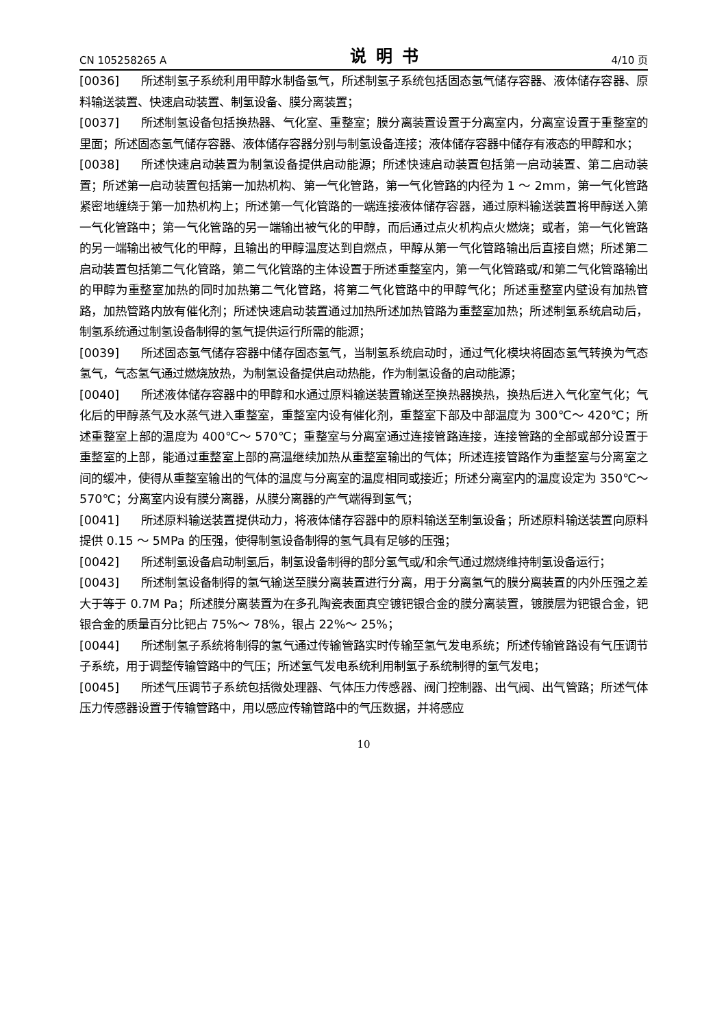CN 105258265 A 说明书 4/10 页
[0036] 所述制氢子系统利用甲醇水制备氢气，所述制氢子系统包括固态氢气储存容器、液体储存容器、原料输送装置、快速启动装置、制氢设备、膜分离装置；
[0037] 所述制氢设备包括换热器、气化室、重整室；膜分离装置设置于分离室内，分离室设置于重整室的里面；所述固态氢气储存容器、液体储存容器分别与制氢设备连接；液体储存容器中储存有液态的甲醇和水；
[0038] 所述快速启动装置为制氢设备提供启动能源；所述快速启动装置包括第一启动装置、第二启动装置；所述第一启动装置包括第一加热机构、第一气化管路，第一气化管路的内径为 1 ～ 2mm，第一气化管路紧密地缠绕于第一加热机构上；所述第一气化管路的一端连接液体储存容器，通过原料输送装置将甲醇送入第一气化管路中；第一气化管路的另一端输出被气化的甲醇，而后通过点火机构点火燃烧；或者，第一气化管路的另一端输出被气化的甲醇，且输出的甲醇温度达到自燃点，甲醇从第一气化管路输出后直接自燃；所述第二启动装置包括第二气化管路，第二气化管路的主体设置于所述重整室内，第一气化管路或/和第二气化管路输出的甲醇为重整室加热的同时加热第二气化管路，将第二气化管路中的甲醇气化；所述重整室内壁设有加热管路，加热管路内放有催化剂；所述快速启动装置通过加热所述加热管路为重整室加热；所述制氢系统启动后，制氢系统通过制氢设备制得的氢气提供运行所需的能源；
[0039] 所述固态氢气储存容器中储存固态氢气，当制氢系统启动时，通过气化模块将固态氢气转换为气态氢气，气态氢气通过燃烧放热，为制氢设备提供启动热能，作为制氢设备的启动能源；
[0040] 所述液体储存容器中的甲醇和水通过原料输送装置输送至换热器换热，换热后进入气化室气化；气化后的甲醇蒸气及水蒸气进入重整室，重整室内设有催化剂，重整室下部及中部温度为 300℃～ 420℃；所述重整室上部的温度为 400℃～ 570℃；重整室与分离室通过连接管路连接，连接管路的全部或部分设置于重整室的上部，能通过重整室上部的高温继续加热从重整室输出的气体；所述连接管路作为重整室与分离室之间的缓冲，使得从重整室输出的气体的温度与分离室的温度相同或接近；所述分离室内的温度设定为 350℃～ 570℃；分离室内设有膜分离器，从膜分离器的产气端得到氢气；
[0041] 所述原料输送装置提供动力，将液体储存容器中的原料输送至制氢设备；所述原料输送装置向原料提供 0.15 ～ 5MPa 的压强，使得制氢设备制得的氢气具有足够的压强；
[0042] 所述制氢设备启动制氢后，制氢设备制得的部分氢气或/和余气通过燃烧维持制氢设备运行；
[0043] 所述制氢设备制得的氢气输送至膜分离装置进行分离，用于分离氢气的膜分离装置的内外压强之差大于等于 0.7M Pa；所述膜分离装置为在多孔陶瓷表面真空镀钯银合金的膜分离装置，镀膜层为钯银合金，钯银合金的质量百分比钯占 75%～ 78%，银占 22%～ 25%；
[0044] 所述制氢子系统将制得的氢气通过传输管路实时传输至氢气发电系统；所述传输管路设有气压调节子系统，用于调整传输管路中的气压；所述氢气发电系统利用制氢子系统制得的氢气发电；
[0045] 所述气压调节子系统包括微处理器、气体压力传感器、阀门控制器、出气阀、出气管路；所述气体压力传感器设置于传输管路中，用以感应传输管路中的气压数据，并将感应
10